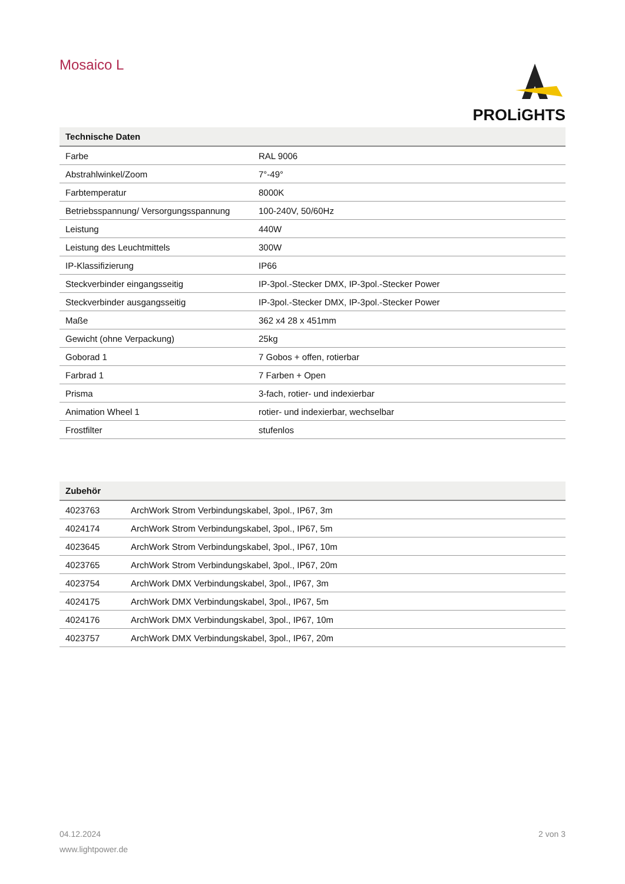Mosaico L
PROLiGHTS
| Technische Daten | |
| --- | --- |
| Farbe | RAL 9006 |
| Abstrahlwinkel/Zoom | 7°-49° |
| Farbtemperatur | 8000K |
| Betriebsspannung/ Versorgungsspannung | 100-240V, 50/60Hz |
| Leistung | 440W |
| Leistung des Leuchtmittels | 300W |
| IP-Klassifizierung | IP66 |
| Steckverbinder eingangsseitig | IP-3pol.-Stecker DMX, IP-3pol.-Stecker Power |
| Steckverbinder ausgangsseitig | IP-3pol.-Stecker DMX, IP-3pol.-Stecker Power |
| Maße | 362 x4 28 x 451mm |
| Gewicht (ohne Verpackung) | 25kg |
| Goborad 1 | 7 Gobos + offen, rotierbar |
| Farbrad 1 | 7 Farben + Open |
| Prisma | 3-fach, rotier- und indexierbar |
| Animation Wheel 1 | rotier- und indexierbar, wechselbar |
| Frostfilter | stufenlos |
| Zubehör | |
| --- | --- |
| 4023763 | ArchWork Strom Verbindungskabel, 3pol., IP67, 3m |
| 4024174 | ArchWork Strom Verbindungskabel, 3pol., IP67, 5m |
| 4023645 | ArchWork Strom Verbindungskabel, 3pol., IP67, 10m |
| 4023765 | ArchWork Strom Verbindungskabel, 3pol., IP67, 20m |
| 4023754 | ArchWork DMX Verbindungskabel, 3pol., IP67, 3m |
| 4024175 | ArchWork DMX Verbindungskabel, 3pol., IP67, 5m |
| 4024176 | ArchWork DMX Verbindungskabel, 3pol., IP67, 10m |
| 4023757 | ArchWork DMX Verbindungskabel, 3pol., IP67, 20m |
04.12.2024 2 von 3
www.lightpower.de